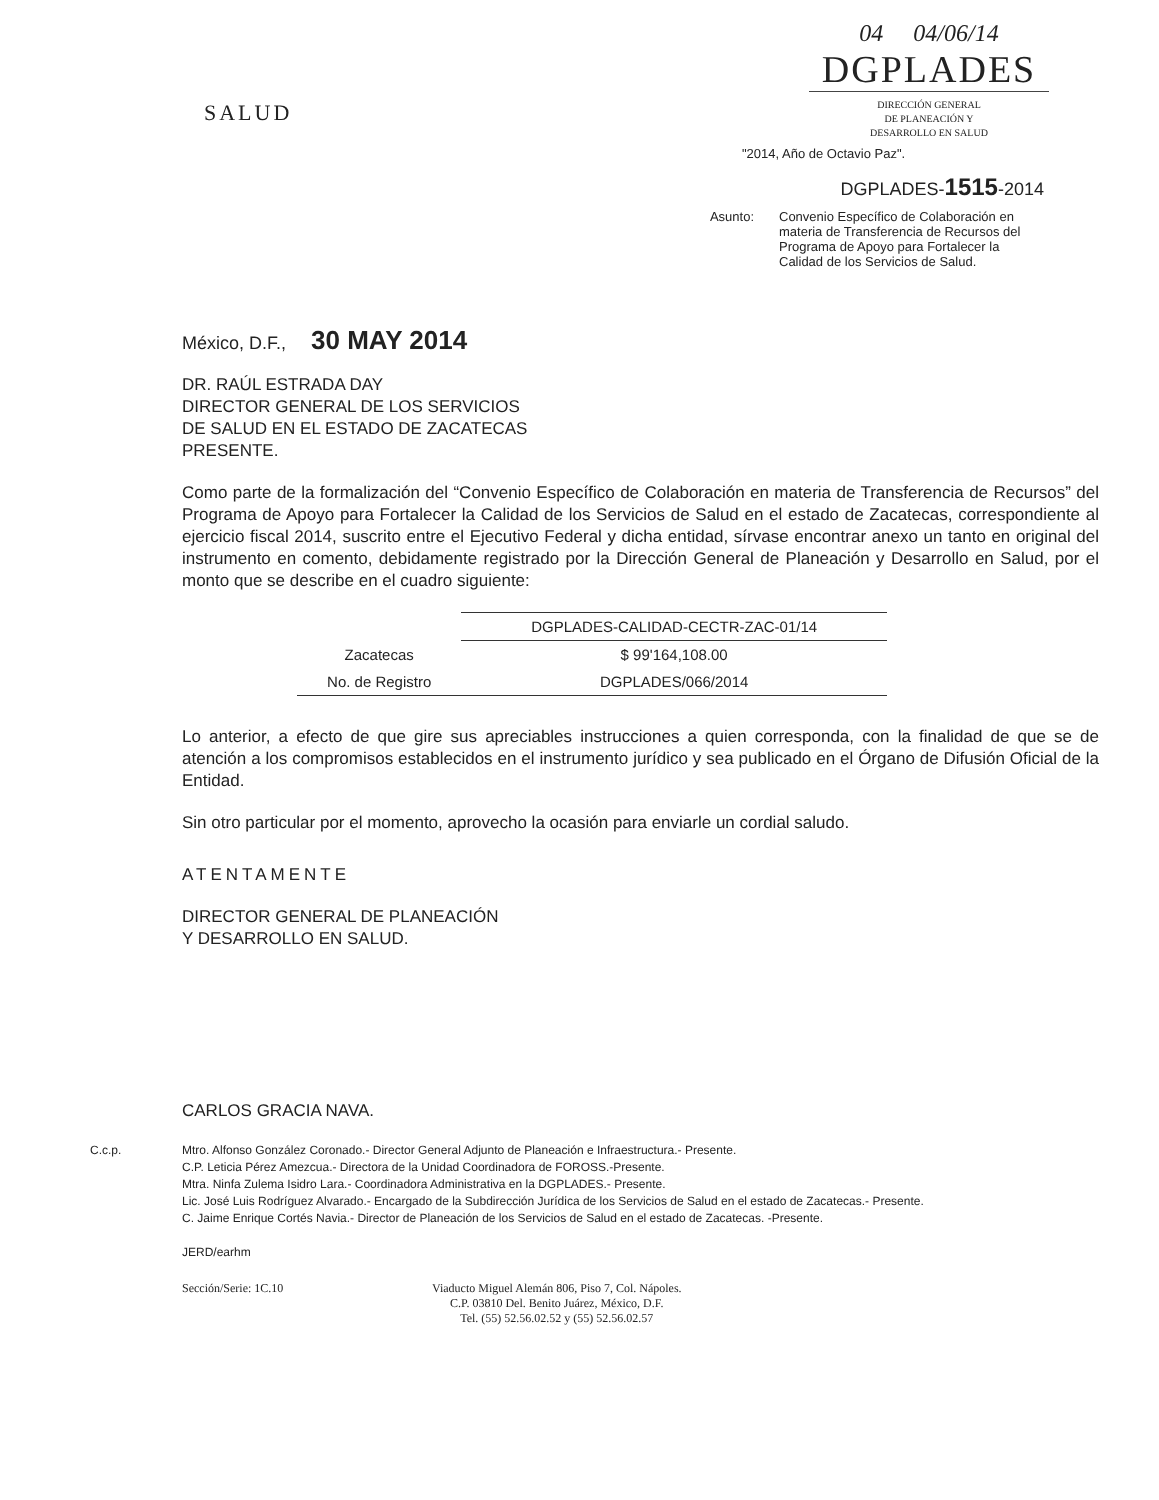SALUD
04 04/06/14
DGPLADES
DIRECCIÓN GENERAL
DE PLANEACIÓN Y
DESARROLLO EN SALUD
"2014, Año de Octavio Paz".
DGPLADES-1515-2014
Asunto: Convenio Específico de Colaboración en materia de Transferencia de Recursos del Programa de Apoyo para Fortalecer la Calidad de los Servicios de Salud.
México, D.F., 30 MAY 2014
DR. RAÚL ESTRADA DAY
DIRECTOR GENERAL DE LOS SERVICIOS
DE SALUD EN EL ESTADO DE ZACATECAS
PRESENTE.
Como parte de la formalización del “Convenio Específico de Colaboración en materia de Transferencia de Recursos” del Programa de Apoyo para Fortalecer la Calidad de los Servicios de Salud en el estado de Zacatecas, correspondiente al ejercicio fiscal 2014, suscrito entre el Ejecutivo Federal y dicha entidad, sírvase encontrar anexo un tanto en original del instrumento en comento, debidamente registrado por la Dirección General de Planeación y Desarrollo en Salud, por el monto que se describe en el cuadro siguiente:
| | DGPLADES-CALIDAD-CECTR-ZAC-01/14 |
| --- | --- |
| Zacatecas | $ 99'164,108.00 |
| No. de Registro | DGPLADES/066/2014 |
Lo anterior, a efecto de que gire sus apreciables instrucciones a quien corresponda, con la finalidad de que se de atención a los compromisos establecidos en el instrumento jurídico y sea publicado en el Órgano de Difusión Oficial de la Entidad.
Sin otro particular por el momento, aprovecho la ocasión para enviarle un cordial saludo.
ATENTAMENTE
DIRECTOR GENERAL DE PLANEACIÓN
Y DESARROLLO EN SALUD.
CARLOS GRACIA NAVA.
C.c.p. Mtro. Alfonso González Coronado.- Director General Adjunto de Planeación e Infraestructura.- Presente.
C.P. Leticia Pérez Amezcua.- Directora de la Unidad Coordinadora de FOROSS.-Presente.
Mtra. Ninfa Zulema Isidro Lara.- Coordinadora Administrativa en la DGPLADES.- Presente.
Lic. José Luis Rodríguez Alvarado.- Encargado de la Subdirección Jurídica de los Servicios de Salud en el estado de Zacatecas.- Presente.
C. Jaime Enrique Cortés Navia.- Director de Planeación de los Servicios de Salud en el estado de Zacatecas. -Presente.
JERD/earhm
Sección/Serie: 1C.10 Viaducto Miguel Alemán 806, Piso 7, Col. Nápoles.
C.P. 03810 Del. Benito Juárez, México, D.F.
Tel. (55) 52.56.02.52 y (55) 52.56.02.57